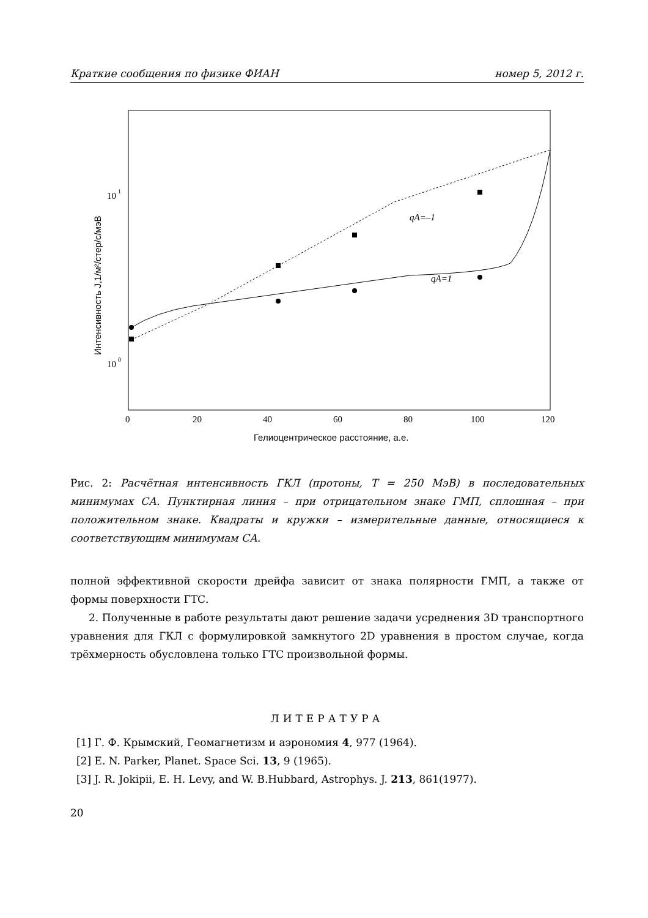Краткие сообщения по физике ФИАН номер 5, 2012 г.
10
1
10
0
Интенсивность J,1/м²/стер/с/мэВ
0
20
40
60
80
100
120
Гелиоцентрическое расстояние, а.е.
qA=–1
qA=1
Рис. 2: Расчётная интенсивность ГКЛ (протоны, T = 250 МэВ) в последовательных минимумах СА. Пунктирная линия – при отрицательном знаке ГМП, сплошная – при положительном знаке. Квадраты и кружки – измерительные данные, относящиеся к соответствующим минимумам СА.
полной эффективной скорости дрейфа зависит от знака полярности ГМП, а также от формы поверхности ГТС.
2. Полученные в работе результаты дают решение задачи усреднения 3D транспортного уравнения для ГКЛ с формулировкой замкнутого 2D уравнения в простом случае, когда трёхмерность обусловлена только ГТС произвольной формы.
ЛИТЕРАТУРА
[1] Г. Ф. Крымский, Геомагнетизм и аэрономия 4, 977 (1964).
[2] E. N. Parker, Planet. Space Sci. 13, 9 (1965).
[3] J. R. Jokipii, E. H. Levy, and W. B.Hubbard, Astrophys. J. 213, 861(1977).
20